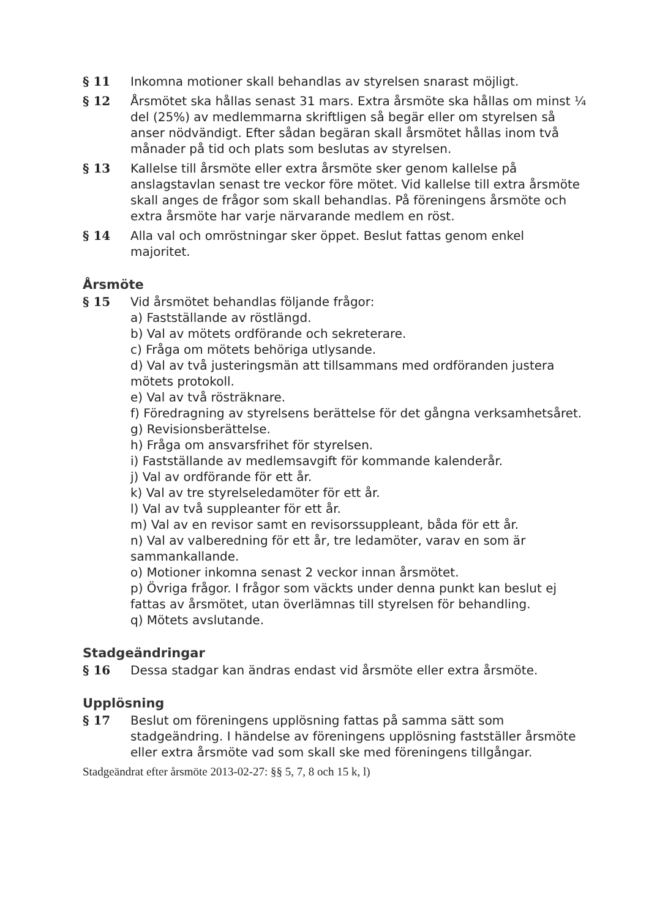§ 11 Inkomna motioner skall behandlas av styrelsen snarast möjligt.
§ 12 Årsmötet ska hållas senast 31 mars. Extra årsmöte ska hållas om minst ¼ del (25%) av medlemmarna skriftligen så begär eller om styrelsen så anser nödvändigt. Efter sådan begäran skall årsmötet hållas inom två månader på tid och plats som beslutas av styrelsen.
§ 13 Kallelse till årsmöte eller extra årsmöte sker genom kallelse på anslagstavlan senast tre veckor före mötet. Vid kallelse till extra årsmöte skall anges de frågor som skall behandlas. På föreningens årsmöte och extra årsmöte har varje närvarande medlem en röst.
§ 14 Alla val och omröstningar sker öppet. Beslut fattas genom enkel majoritet.
Årsmöte
§ 15 Vid årsmötet behandlas följande frågor:
a) Fastställande av röstlängd.
b) Val av mötets ordförande och sekreterare.
c) Fråga om mötets behöriga utlysande.
d) Val av två justeringsmän att tillsammans med ordföranden justera mötets protokoll.
e) Val av två rösträknare.
f) Föredragning av styrelsens berättelse för det gångna verksamhetsåret.
g) Revisionsberättelse.
h) Fråga om ansvarsfrihet för styrelsen.
i) Fastställande av medlemsavgift för kommande kalenderår.
j) Val av ordförande för ett år.
k) Val av tre styrelseledamöter för ett år.
l) Val av två suppleanter för ett år.
m) Val av en revisor samt en revisorssuppleant, båda för ett år.
n) Val av valberedning för ett år, tre ledamöter, varav en som är sammankallande.
o) Motioner inkomna senast 2 veckor innan årsmötet.
p) Övriga frågor. I frågor som väckts under denna punkt kan beslut ej fattas av årsmötet, utan överlämnas till styrelsen för behandling.
q) Mötets avslutande.
Stadgeändringar
§ 16 Dessa stadgar kan ändras endast vid årsmöte eller extra årsmöte.
Upplösning
§ 17 Beslut om föreningens upplösning fattas på samma sätt som stadgeändring. I händelse av föreningens upplösning fastställer årsmöte eller extra årsmöte vad som skall ske med föreningens tillgångar.
Stadgeändrat efter årsmöte 2013-02-27: §§ 5, 7, 8 och 15 k, l)